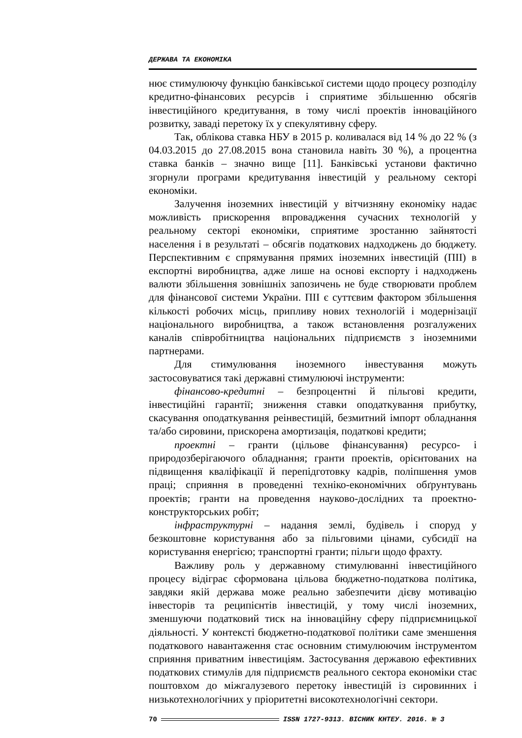ДЕРЖАВА ТА ЕКОНОМІКА
нює стимулюючу функцію банківської системи щодо процесу розподілу кредитно-фінансових ресурсів і сприятиме збільшенню обсягів інвестиційного кредитування, в тому числі проектів інноваційного розвитку, заваді перетоку їх у спекулятивну сферу.
Так, облікова ставка НБУ в 2015 р. коливалася від 14 % до 22 % (з 04.03.2015 до 27.08.2015 вона становила навіть 30 %), а процентна ставка банків – значно вище [11]. Банківські установи фактично згорнули програми кредитування інвестицій у реальному секторі економіки.
Залучення іноземних інвестицій у вітчизняну економіку надає можливість прискорення впровадження сучасних технологій у реальному секторі економіки, сприятиме зростанню зайнятості населення і в результаті – обсягів податкових надходжень до бюджету. Перспективним є спрямування прямих іноземних інвестицій (ПІІ) в експортні виробництва, адже лише на основі експорту і надходжень валюти збільшення зовнішніх запозичень не буде створювати проблем для фінансової системи України. ПІІ є суттєвим фактором збільшення кількості робочих місць, припливу нових технологій і модернізації національного виробництва, а також встановлення розгалужених каналів співробітництва національних підприємств з іноземними партнерами.
Для стимулювання іноземного інвестування можуть застосовуватися такі державні стимулюючі інструменти:
фінансово-кредитні – безпроцентні й пільгові кредити, інвестиційні гарантії; зниження ставки оподаткування прибутку, скасування оподаткування реінвестицій, безмитний імпорт обладнання та/або сировини, прискорена амортизація, податкові кредити;
проектні – гранти (цільове фінансування) ресурсо- і природозберігаючого обладнання; гранти проектів, орієнтованих на підвищення кваліфікації й перепідготовку кадрів, поліпшення умов праці; сприяння в проведенні техніко-економічних обґрунтувань проектів; гранти на проведення науково-дослідних та проектно-конструкторських робіт;
інфраструктурні – надання землі, будівель і споруд у безкоштовне користування або за пільговими цінами, субсидії на користування енергією; транспортні гранти; пільги щодо фрахту.
Важливу роль у державному стимулюванні інвестиційного процесу відіграє сформована цільова бюджетно-податкова політика, завдяки якій держава може реально забезпечити дієву мотивацію інвесторів та реципієнтів інвестицій, у тому числі іноземних, зменшуючи податковий тиск на інноваційну сферу підприємницької діяльності. У контексті бюджетно-податкової політики саме зменшення податкового навантаження стає основним стимулюючим інструментом сприяння приватним інвестиціям. Застосування державою ефективних податкових стимулів для підприємств реального сектора економіки стає поштовхом до міжгалузевого перетоку інвестицій із сировинних і низькотехнологічних у пріоритетні високотехнологічні сектори.
70 ISSN 1727-9313. ВІСНИК КНТЕУ. 2016. № 3